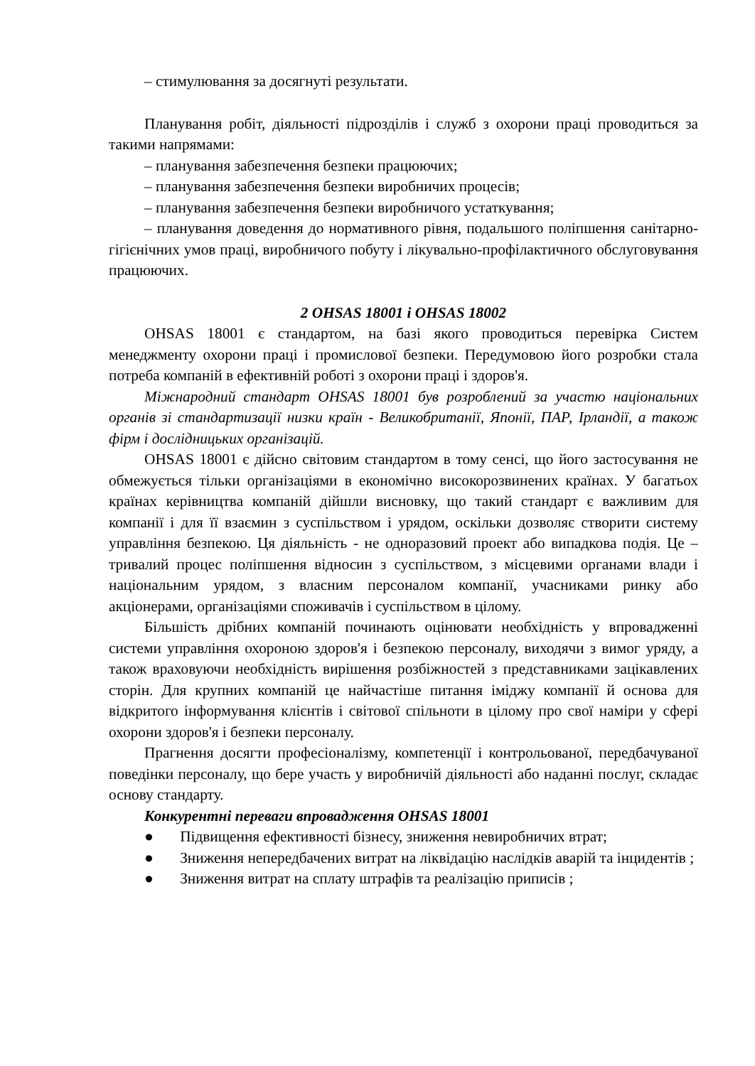– стимулювання за досягнуті результати.
Планування робіт, діяльності підрозділів і служб з охорони праці проводиться за такими напрямами:
– планування забезпечення безпеки працюючих;
– планування забезпечення безпеки виробничих процесів;
– планування забезпечення безпеки виробничого устаткування;
– планування доведення до нормативного рівня, подальшого поліпшення санітарно-гігієнічних умов праці, виробничого побуту і лікувально-профілактичного обслуговування працюючих.
2 OHSAS 18001 і OHSAS 18002
OHSAS 18001 є стандартом, на базі якого проводиться перевірка Систем менеджменту охорони праці і промислової безпеки. Передумовою його розробки стала потреба компаній в ефективній роботі з охорони праці і здоров'я.
Міжнародний стандарт OHSAS 18001 був розроблений за участю національних органів зі стандартизації низки країн - Великобританії, Японії, ПАР, Ірландії, а також фірм і дослідницьких організацій.
OHSAS 18001 є дійсно світовим стандартом в тому сенсі, що його застосування не обмежується тільки організаціями в економічно високорозвинених країнах. У багатьох країнах керівництва компаній дійшли висновку, що такий стандарт є важливим для компанії і для її взаємин з суспільством і урядом, оскільки дозволяє створити систему управління безпекою. Ця діяльність - не одноразовий проект або випадкова подія. Це – тривалий процес поліпшення відносин з суспільством, з місцевими органами влади і національним урядом, з власним персоналом компанії, учасниками ринку або акціонерами, організаціями споживачів і суспільством в цілому.
Більшість дрібних компаній починають оцінювати необхідність у впровадженні системи управління охороною здоров'я і безпекою персоналу, виходячи з вимог уряду, а також враховуючи необхідність вирішення розбіжностей з представниками зацікавлених сторін. Для крупних компаній це найчастіше питання іміджу компанії й основа для відкритого інформування клієнтів і світової спільноти в цілому про свої наміри у сфері охорони здоров'я і безпеки персоналу.
Прагнення досягти професіоналізму, компетенції і контрольованої, передбачуваної поведінки персоналу, що бере участь у виробничій діяльності або наданні послуг, складає основу стандарту.
Конкурентні переваги впровадження OHSAS 18001
● Підвищення ефективності бізнесу, зниження невиробничих втрат;
● Зниження непередбачених витрат на ліквідацію наслідків аварій та інцидентів ;
● Зниження витрат на сплату штрафів та реалізацію приписів ;